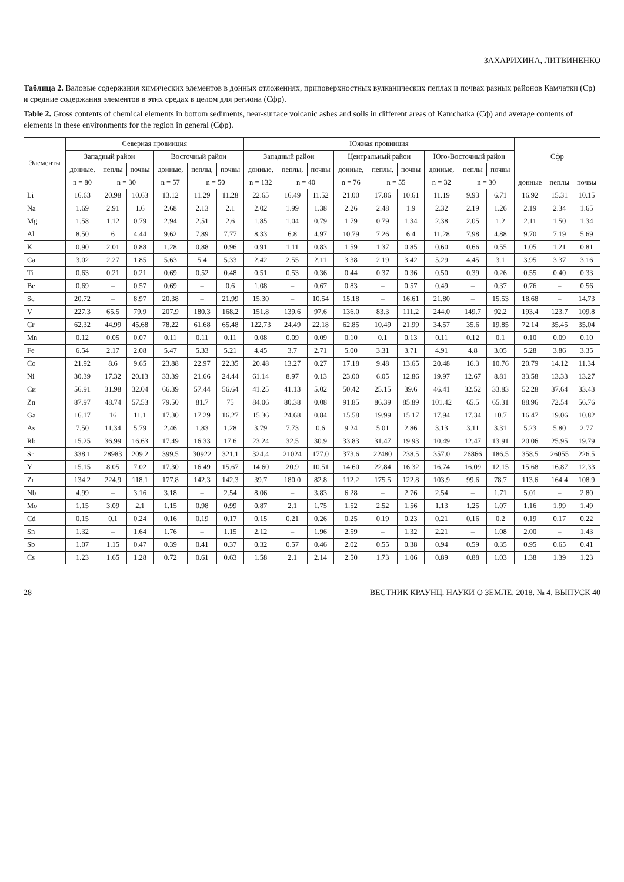ЗАХАРИХИНА, ЛИТВИНЕНКО
Таблица 2. Валовые содержания химических элементов в донных отложениях, приповерхностных вулканических пеплах и почвах разных районов Камчатки (Ср) и средние содержания элементов в этих средах в целом для региона (Сфр).
Table 2. Gross contents of chemical elements in bottom sediments, near-surface volcanic ashes and soils in different areas of Kamchatka (Сф) and average contents of elements in these environments for the region in general (Сфр).
| Элементы | Северная провинция | | | | | | Южная провинция | | | | | | | | | Сфр | | |
| --- | --- | --- | --- | --- | --- | --- | --- | --- | --- | --- | --- | --- | --- | --- | --- | --- | --- | --- |
| | Западный район | | | Восточный район | | | Западный район | | | Центральный район | | | Юго-Восточный район | | | | | |
| | донные, | пеплы | почвы | донные, | пеплы, | почвы | донные, | пеплы, | почвы | донные, | пеплы, | почвы | донные, | пеплы | почвы | | | |
| | n = 80 | n = 30 | | n = 57 | n = 50 | | n = 132 | n = 40 | | n = 76 | n = 55 | | n = 32 | n = 30 | | донные | пеплы | почвы |
| Li | 16.63 | 20.98 | 10.63 | 13.12 | 11.29 | 11.28 | 22.65 | 16.49 | 11.52 | 21.00 | 17.86 | 10.61 | 11.19 | 9.93 | 6.71 | 16.92 | 15.31 | 10.15 |
| Na | 1.69 | 2.91 | 1.6 | 2.68 | 2.13 | 2.1 | 2.02 | 1.99 | 1.38 | 2.26 | 2.48 | 1.9 | 2.32 | 2.19 | 1.26 | 2.19 | 2.34 | 1.65 |
| Mg | 1.58 | 1.12 | 0.79 | 2.94 | 2.51 | 2.6 | 1.85 | 1.04 | 0.79 | 1.79 | 0.79 | 1.34 | 2.38 | 2.05 | 1.2 | 2.11 | 1.50 | 1.34 |
| Al | 8.50 | 6 | 4.44 | 9.62 | 7.89 | 7.77 | 8.33 | 6.8 | 4.97 | 10.79 | 7.26 | 6.4 | 11.28 | 7.98 | 4.88 | 9.70 | 7.19 | 5.69 |
| K | 0.90 | 2.01 | 0.88 | 1.28 | 0.88 | 0.96 | 0.91 | 1.11 | 0.83 | 1.59 | 1.37 | 0.85 | 0.60 | 0.66 | 0.55 | 1.05 | 1.21 | 0.81 |
| Ca | 3.02 | 2.27 | 1.85 | 5.63 | 5.4 | 5.33 | 2.42 | 2.55 | 2.11 | 3.38 | 2.19 | 3.42 | 5.29 | 4.45 | 3.1 | 3.95 | 3.37 | 3.16 |
| Ti | 0.63 | 0.21 | 0.21 | 0.69 | 0.52 | 0.48 | 0.51 | 0.53 | 0.36 | 0.44 | 0.37 | 0.36 | 0.50 | 0.39 | 0.26 | 0.55 | 0.40 | 0.33 |
| Be | 0.69 | – | 0.57 | 0.69 | – | 0.6 | 1.08 | – | 0.67 | 0.83 | – | 0.57 | 0.49 | – | 0.37 | 0.76 | – | 0.56 |
| Sc | 20.72 | – | 8.97 | 20.38 | – | 21.99 | 15.30 | – | 10.54 | 15.18 | – | 16.61 | 21.80 | – | 15.53 | 18.68 | – | 14.73 |
| V | 227.3 | 65.5 | 79.9 | 207.9 | 180.3 | 168.2 | 151.8 | 139.6 | 97.6 | 136.0 | 83.3 | 111.2 | 244.0 | 149.7 | 92.2 | 193.4 | 123.7 | 109.8 |
| Cr | 62.32 | 44.99 | 45.68 | 78.22 | 61.68 | 65.48 | 122.73 | 24.49 | 22.18 | 62.85 | 10.49 | 21.99 | 34.57 | 35.6 | 19.85 | 72.14 | 35.45 | 35.04 |
| Mn | 0.12 | 0.05 | 0.07 | 0.11 | 0.11 | 0.11 | 0.08 | 0.09 | 0.09 | 0.10 | 0.1 | 0.13 | 0.11 | 0.12 | 0.1 | 0.10 | 0.09 | 0.10 |
| Fe | 6.54 | 2.17 | 2.08 | 5.47 | 5.33 | 5.21 | 4.45 | 3.7 | 2.71 | 5.00 | 3.31 | 3.71 | 4.91 | 4.8 | 3.05 | 5.28 | 3.86 | 3.35 |
| Co | 21.92 | 8.6 | 9.65 | 23.88 | 22.97 | 22.35 | 20.48 | 13.27 | 0.27 | 17.18 | 9.48 | 13.65 | 20.48 | 16.3 | 10.76 | 20.79 | 14.12 | 11.34 |
| Ni | 30.39 | 17.32 | 20.13 | 33.39 | 21.66 | 24.44 | 61.14 | 8.97 | 0.13 | 23.00 | 6.05 | 12.86 | 19.97 | 12.67 | 8.81 | 33.58 | 13.33 | 13.27 |
| Си | 56.91 | 31.98 | 32.04 | 66.39 | 57.44 | 56.64 | 41.25 | 41.13 | 5.02 | 50.42 | 25.15 | 39.6 | 46.41 | 32.52 | 33.83 | 52.28 | 37.64 | 33.43 |
| Zn | 87.97 | 48.74 | 57.53 | 79.50 | 81.7 | 75 | 84.06 | 80.38 | 0.08 | 91.85 | 86.39 | 85.89 | 101.42 | 65.5 | 65.31 | 88.96 | 72.54 | 56.76 |
| Ga | 16.17 | 16 | 11.1 | 17.30 | 17.29 | 16.27 | 15.36 | 24.68 | 0.84 | 15.58 | 19.99 | 15.17 | 17.94 | 17.34 | 10.7 | 16.47 | 19.06 | 10.82 |
| As | 7.50 | 11.34 | 5.79 | 2.46 | 1.83 | 1.28 | 3.79 | 7.73 | 0.6 | 9.24 | 5.01 | 2.86 | 3.13 | 3.11 | 3.31 | 5.23 | 5.80 | 2.77 |
| Rb | 15.25 | 36.99 | 16.63 | 17.49 | 16.33 | 17.6 | 23.24 | 32.5 | 30.9 | 33.83 | 31.47 | 19.93 | 10.49 | 12.47 | 13.91 | 20.06 | 25.95 | 19.79 |
| Sr | 338.1 | 28983 | 209.2 | 399.5 | 30922 | 321.1 | 324.4 | 21024 | 177.0 | 373.6 | 22480 | 238.5 | 357.0 | 26866 | 186.5 | 358.5 | 26055 | 226.5 |
| Y | 15.15 | 8.05 | 7.02 | 17.30 | 16.49 | 15.67 | 14.60 | 20.9 | 10.51 | 14.60 | 22.84 | 16.32 | 16.74 | 16.09 | 12.15 | 15.68 | 16.87 | 12.33 |
| Zr | 134.2 | 224.9 | 118.1 | 177.8 | 142.3 | 142.3 | 39.7 | 180.0 | 82.8 | 112.2 | 175.5 | 122.8 | 103.9 | 99.6 | 78.7 | 113.6 | 164.4 | 108.9 |
| Nb | 4.99 | – | 3.16 | 3.18 | – | 2.54 | 8.06 | – | 3.83 | 6.28 | – | 2.76 | 2.54 | – | 1.71 | 5.01 | – | 2.80 |
| Mo | 1.15 | 3.09 | 2.1 | 1.15 | 0.98 | 0.99 | 0.87 | 2.1 | 1.75 | 1.52 | 2.52 | 1.56 | 1.13 | 1.25 | 1.07 | 1.16 | 1.99 | 1.49 |
| Cd | 0.15 | 0.1 | 0.24 | 0.16 | 0.19 | 0.17 | 0.15 | 0.21 | 0.26 | 0.25 | 0.19 | 0.23 | 0.21 | 0.16 | 0.2 | 0.19 | 0.17 | 0.22 |
| Sn | 1.32 | – | 1.64 | 1.76 | – | 1.15 | 2.12 | – | 1.96 | 2.59 | – | 1.32 | 2.21 | – | 1.08 | 2.00 | – | 1.43 |
| Sb | 1.07 | 1.15 | 0.47 | 0.39 | 0.41 | 0.37 | 0.32 | 0.57 | 0.46 | 2.02 | 0.55 | 0.38 | 0.94 | 0.59 | 0.35 | 0.95 | 0.65 | 0.41 |
| Cs | 1.23 | 1.65 | 1.28 | 0.72 | 0.61 | 0.63 | 1.58 | 2.1 | 2.14 | 2.50 | 1.73 | 1.06 | 0.89 | 0.88 | 1.03 | 1.38 | 1.39 | 1.23 |
28 ВЕСТНИК КРАУНЦ. НАУКИ О ЗЕМЛЕ. 2018. № 4. ВЫПУСК 40